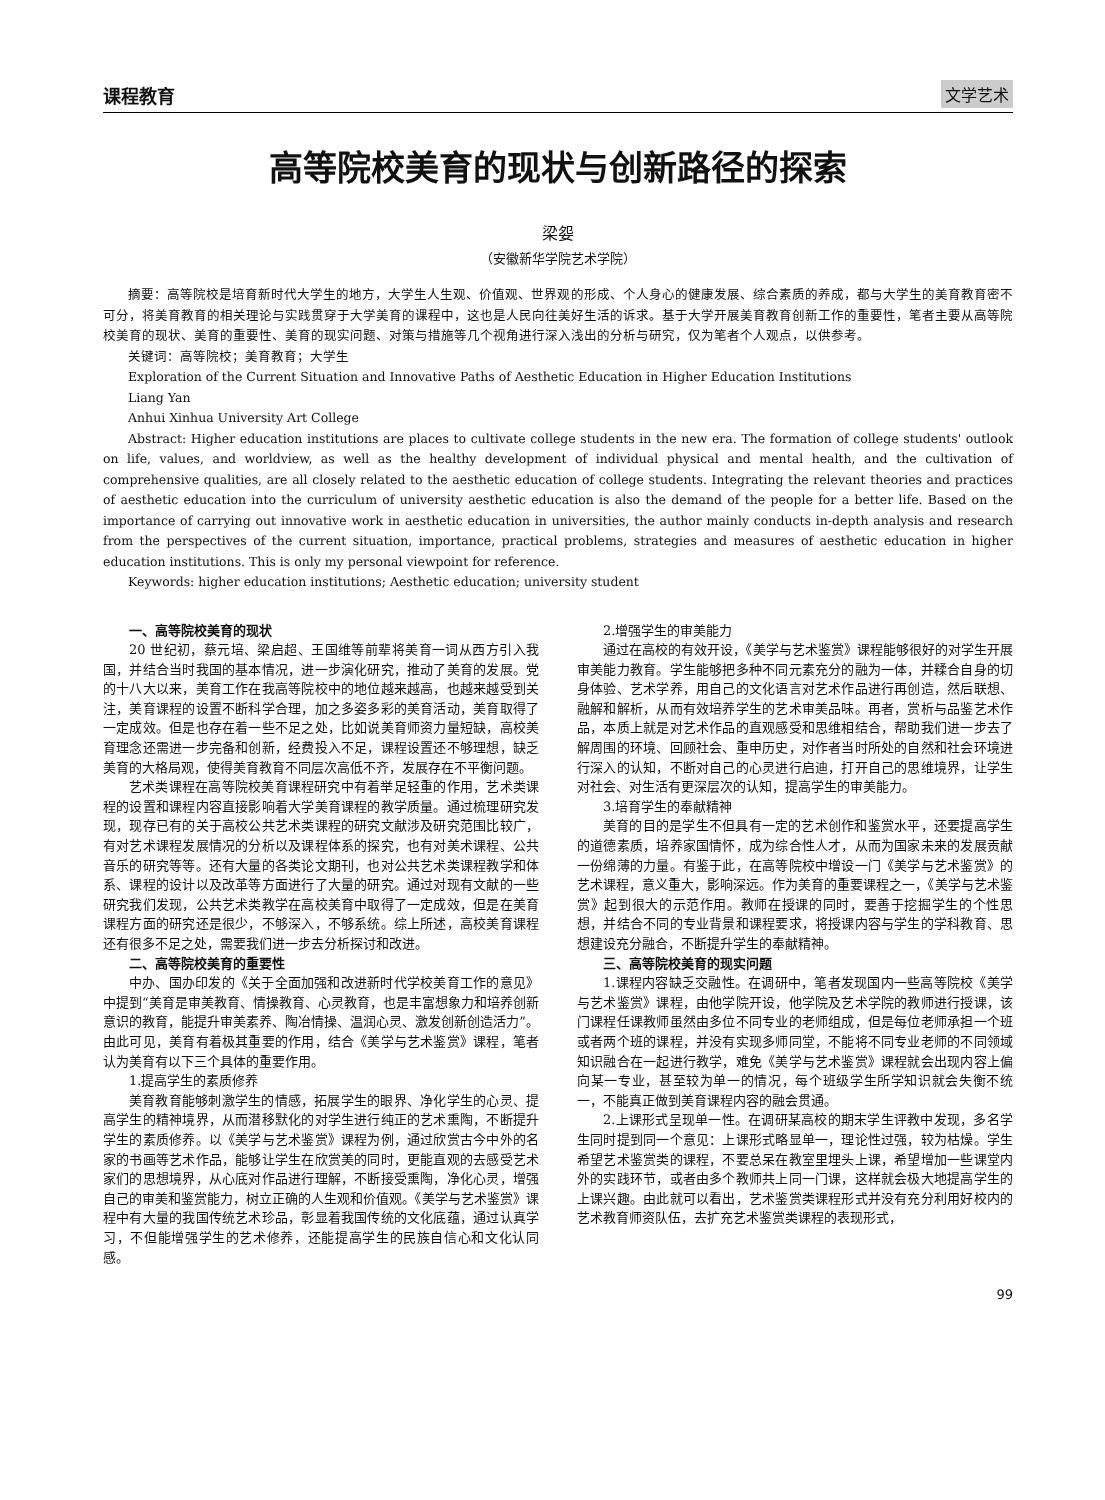课程教育 文学艺术
高等院校美育的现状与创新路径的探索
梁妴
（安徽新华学院艺术学院）
摘要：高等院校是培育新时代大学生的地方，大学生人生观、价值观、世界观的形成、个人身心的健康发展、综合素质的养成，都与大学生的美育教育密不可分，将美育教育的相关理论与实践贯穿于大学美育的课程中，这也是人民向往美好生活的诉求。基于大学开展美育教育创新工作的重要性，笔者主要从高等院校美育的现状、美育的重要性、美育的现实问题、对策与措施等几个视角进行深入浅出的分析与研究，仅为笔者个人观点，以供参考。
关键词：高等院校；美育教育；大学生
Exploration of the Current Situation and Innovative Paths of Aesthetic Education in Higher Education Institutions
Liang Yan
Anhui Xinhua University Art College
Abstract: Higher education institutions are places to cultivate college students in the new era. The formation of college students' outlook on life, values, and worldview, as well as the healthy development of individual physical and mental health, and the cultivation of comprehensive qualities, are all closely related to the aesthetic education of college students. Integrating the relevant theories and practices of aesthetic education into the curriculum of university aesthetic education is also the demand of the people for a better life. Based on the importance of carrying out innovative work in aesthetic education in universities, the author mainly conducts in-depth analysis and research from the perspectives of the current situation, importance, practical problems, strategies and measures of aesthetic education in higher education institutions. This is only my personal viewpoint for reference.
Keywords: higher education institutions; Aesthetic education; university student
一、高等院校美育的现状
20 世纪初，蔡元培、梁启超、王国维等前辈将美育一词从西方引入我国，并结合当时我国的基本情况，进一步演化研究，推动了美育的发展。党的十八大以来，美育工作在我高等院校中的地位越来越高，也越来越受到关注，美育课程的设置不断科学合理，加之多姿多彩的美育活动，美育取得了一定成效。但是也存在着一些不足之处，比如说美育师资力量短缺，高校美育理念还需进一步完备和创新，经费投入不足，课程设置还不够理想，缺乏美育的大格局观，使得美育教育不同层次高低不齐，发展存在不平衡问题。
艺术类课程在高等院校美育课程研究中有着举足轻重的作用，艺术类课程的设置和课程内容直接影响着大学美育课程的教学质量。通过梳理研究发现，现存已有的关于高校公共艺术类课程的研究文献涉及研究范围比较广，有对艺术课程发展情况的分析以及课程体系的探究，也有对美术课程、公共音乐的研究等等。还有大量的各类论文期刊，也对公共艺术类课程教学和体系、课程的设计以及改革等方面进行了大量的研究。通过对现有文献的一些研究我们发现，公共艺术类教学在高校美育中取得了一定成效，但是在美育课程方面的研究还是很少，不够深入，不够系统。综上所述，高校美育课程还有很多不足之处，需要我们进一步去分析探讨和改进。
二、高等院校美育的重要性
中办、国办印发的《关于全面加强和改进新时代学校美育工作的意见》中提到“美育是审美教育、情操教育、心灵教育，也是丰富想象力和培养创新意识的教育，能提升审美素养、陶冶情操、温润心灵、激发创新创造活力”。由此可见，美育有着极其重要的作用，结合《美学与艺术鉴赏》课程，笔者认为美育有以下三个具体的重要作用。
1.提高学生的素质修养
美育教育能够刺激学生的情感，拓展学生的眼界、净化学生的心灵、提高学生的精神境界，从而潜移默化的对学生进行纯正的艺术熏陶，不断提升学生的素质修养。以《美学与艺术鉴赏》课程为例，通过欣赏古今中外的名家的书画等艺术作品，能够让学生在欣赏美的同时，更能直观的去感受艺术家们的思想境界，从心底对作品进行理解，不断接受熏陶，净化心灵，增强自己的审美和鉴赏能力，树立正确的人生观和价值观。《美学与艺术鉴赏》课程中有大量的我国传统艺术珍品，彰显着我国传统的文化底蕴，通过认真学习，不但能增强学生的艺术修养，还能提高学生的民族自信心和文化认同感。
2.增强学生的审美能力
通过在高校的有效开设，《美学与艺术鉴赏》课程能够很好的对学生开展审美能力教育。学生能够把多种不同元素充分的融为一体，并糅合自身的切身体验、艺术学养，用自己的文化语言对艺术作品进行再创造，然后联想、融解和解析，从而有效培养学生的艺术审美品味。再者，赏析与品鉴艺术作品，本质上就是对艺术作品的直观感受和思维相结合，帮助我们进一步去了解周围的环境、回顾社会、重申历史，对作者当时所处的自然和社会环境进行深入的认知，不断对自己的心灵进行启迪，打开自己的思维境界，让学生对社会、对生活有更深层次的认知，提高学生的审美能力。
3.培育学生的奉献精神
美育的目的是学生不但具有一定的艺术创作和鉴赏水平，还要提高学生的道德素质，培养家国情怀，成为综合性人才，从而为国家未来的发展贡献一份绵薄的力量。有鉴于此，在高等院校中增设一门《美学与艺术鉴赏》的艺术课程，意义重大，影响深远。作为美育的重要课程之一，《美学与艺术鉴赏》起到很大的示范作用。教师在授课的同时，要善于挖掘学生的个性思想，并结合不同的专业背景和课程要求，将授课内容与学生的学科教育、思想建设充分融合，不断提升学生的奉献精神。
三、高等院校美育的现实问题
1.课程内容缺乏交融性。在调研中，笔者发现国内一些高等院校《美学与艺术鉴赏》课程，由他学院开设，他学院及艺术学院的教师进行授课，该门课程任课教师虽然由多位不同专业的老师组成，但是每位老师承担一个班或者两个班的课程，并没有实现多师同堂，不能将不同专业老师的不同领域知识融合在一起进行教学，难免《美学与艺术鉴赏》课程就会出现内容上偏向某一专业，甚至较为单一的情况，每个班级学生所学知识就会失衡不统一，不能真正做到美育课程内容的融会贯通。
2.上课形式呈现单一性。在调研某高校的期末学生评教中发现，多名学生同时提到同一个意见：上课形式略显单一，理论性过强，较为枯燥。学生希望艺术鉴赏类的课程，不要总呆在教室里埋头上课，希望增加一些课堂内外的实践环节，或者由多个教师共上同一门课，这样就会极大地提高学生的上课兴趣。由此就可以看出，艺术鉴赏类课程形式并没有充分利用好校内的艺术教育师资队伍，去扩充艺术鉴赏类课程的表现形式，
99